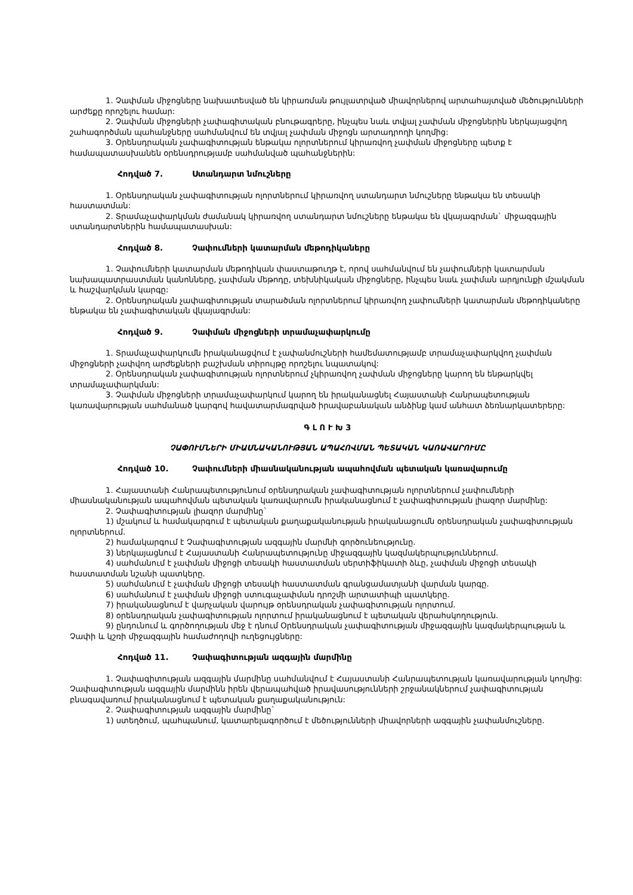1. Չափման միջոցները նախատեսված են կիրառման թույլատրված միավորներով արտահայտված մեծությունների արժեքը որոշելու համար:
2. Չափման միջոցների չափագիտական բնութագրերը, ինչպես նաև տվյալ չափման միջոցներին ներկայացվող շահագործման պահանջները սահմանվում են տվյալ չափման միջոցն արտադրողի կողմից:
3. Օրենսդրական չափագիտության ենթակա ոլորտներում կիրառվող չափման միջոցները պետք է համապատասխանեն օրենսդրությամբ սահմանված պահանջներին:
Հոդված 7. Ստանդարտ նմուշները
1. Օրենսդրական չափագիտության ոլորտներում կիրառվող ստանդարտ նմուշները ենթակա են տեսակի հաստատման:
2. Տրամաչափարկման ժամանակ կիրառվող ստանդարտ նմուշները ենթակա են վկայագրման` միջազգային ստանդարտներին համապատասխան:
Հոդված 8. Չափումների կատարման մեթոդիկաները
1. Չափումների կատարման մեթոդիկան փաստաթուղթ է, որով սահմանվում են չափումների կատարման նախապատրաստման կանոնները, չափման մեթոդը, տեխնիկական միջոցները, ինչպես նաև չափման արդյունքի մշակման և հաշվարկման կարգը:
2. Օրենսդրական չափագիտության տարածման ոլորտներում կիրառվող չափումների կատարման մեթոդիկաները ենթակա են չափագիտական վկայագրման:
Հոդված 9. Չափման միջոցների տրամաչափարկումը
1. Տրամաչափարկումն իրականացվում է չափանմուշների համեմատությամբ տրամաչափարկվող չափման միջոցների չափվող արժեքների բաշխման տիրույթը որոշելու նպատակով:
2. Օրենսդրական չափագիտության ոլորտներում չկիրառվող չափման միջոցները կարող են ենթարկվել տրամաչափարկման:
3. Չափման միջոցների տրամաչափարկում կարող են իրականացնել Հայաստանի Հանրապետության կառավարության սահմանած կարգով հավատարմագրված իրավաբանական անձինք կամ անհատ ձեռնարկատերերը:
Գ Լ Ո Ւ Խ 3
ՉԱՓՈՒՄՆԵՐԻ ՄԻԱՍՆԱԿԱՆՈՒԹՅԱՆ ԱՊԱՀՈՎՄԱՆ ՊԵՏԱԿԱՆ ԿԱՌԱՎԱՐՈՒՄԸ
Հոդված 10. Չափումների միասնականության ապահովման պետական կառավարումը
1. Հայաստանի Հանրապետությունում օրենսդրական չափագիտության ոլորտներում չափումների միասնականության ապահովման պետական կառավարումն իրականացնում է չափագիտության լիազոր մարմինը:
2. Չափագիտության լիազոր մարմինը`
1) մշակում և համակարգում է պետական քաղաքականության իրականացումն օրենսդրական չափագիտության ոլորտներում.
2) համակարգում է Չափագիտության ազգային մարմնի գործունեությունը.
3) ներկայացնում է Հայաստանի Հանրապետությունը միջազգային կազմակերպություններում.
4) սահմանում է չափման միջոցի տեսակի հաստատման սերտիֆիկատի ձևը, չափման միջոցի տեսակի հաստատման նշանի պատկերը.
5) սահմանում է չափման միջոցի տեսակի հաստատման գրանցամատյանի վարման կարգը.
6) սահմանում է չափման միջոցի ստուգաչափման դրոշմի արտատիպի պատկերը.
7) իրականացնում է վարչական վարույթ օրենսդրական չափագիտության ոլորտում.
8) օրենսդրական չափագիտության ոլորտում իրականացնում է պետական վերահսկողություն.
9) ընդունում և գործողության մեջ է դնում Օրենսդրական չափագիտության միջազգային կազմակերպության և Չափի և կշռի միջազգային համաժողովի ուղեցույցները:
Հոդված 11. Չափագիտության ազգային մարմինը
1. Չափագիտության ազգային մարմինը սահմանվում է Հայաստանի Հանրապետության կառավարության կողմից: Չափագիտության ազգային մարմինն իրեն վերապահված իրավասությունների շրջանակներում չափագիտության բնագավառում իրականացնում է պետական քաղաքականություն:
2. Չափագիտության ազգային մարմինը`
1) ստեղծում, պահպանում, կատարելագործում է մեծությունների միավորների ազգային չափանմուշները.